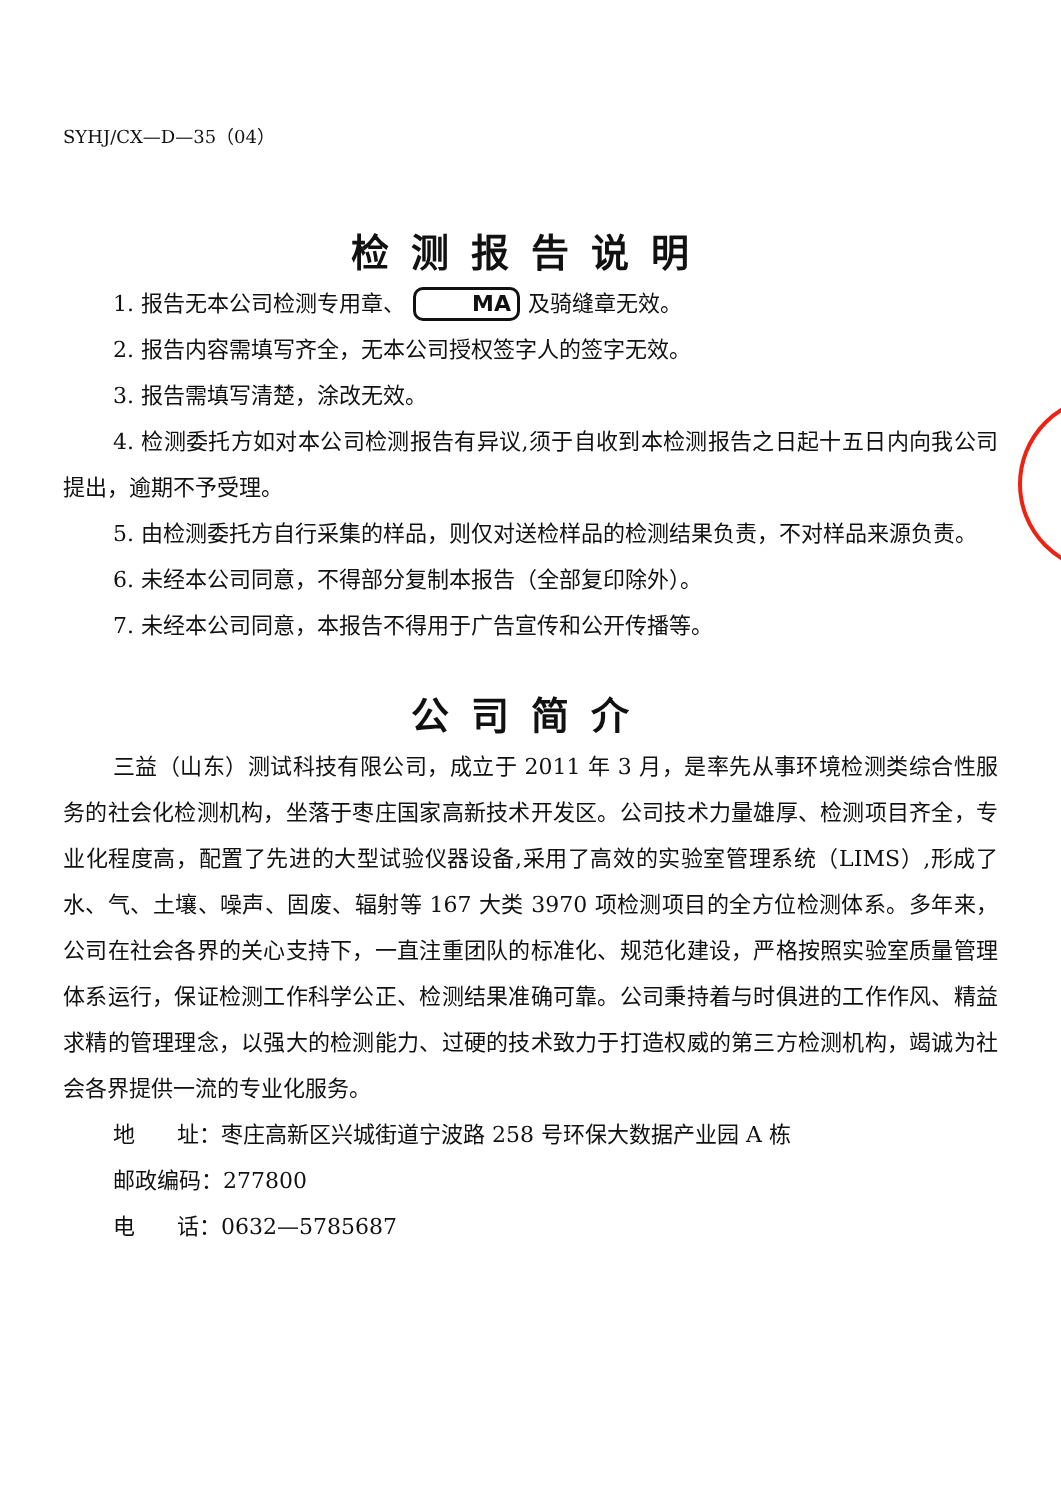SYHJ/CX—D—35（04）
检测报告说明
1. 报告无本公司检测专用章、 MA 及骑缝章无效。
2. 报告内容需填写齐全，无本公司授权签字人的签字无效。
3. 报告需填写清楚，涂改无效。
4. 检测委托方如对本公司检测报告有异议,须于自收到本检测报告之日起十五日内向我公司提出，逾期不予受理。
5. 由检测委托方自行采集的样品，则仅对送检样品的检测结果负责，不对样品来源负责。
6. 未经本公司同意，不得部分复制本报告（全部复印除外）。
7. 未经本公司同意，本报告不得用于广告宣传和公开传播等。
公司简介
三益（山东）测试科技有限公司，成立于 2011 年 3 月，是率先从事环境检测类综合性服务的社会化检测机构，坐落于枣庄国家高新技术开发区。公司技术力量雄厚、检测项目齐全，专业化程度高，配置了先进的大型试验仪器设备,采用了高效的实验室管理系统（LIMS）,形成了水、气、土壤、噪声、固废、辐射等 167 大类 3970 项检测项目的全方位检测体系。多年来，公司在社会各界的关心支持下，一直注重团队的标准化、规范化建设，严格按照实验室质量管理体系运行，保证检测工作科学公正、检测结果准确可靠。公司秉持着与时俱进的工作作风、精益求精的管理理念，以强大的检测能力、过硬的技术致力于打造权威的第三方检测机构，竭诚为社会各界提供一流的专业化服务。
地 址：枣庄高新区兴城街道宁波路 258 号环保大数据产业园 A 栋
邮政编码：277800
电 话：0632—5785687